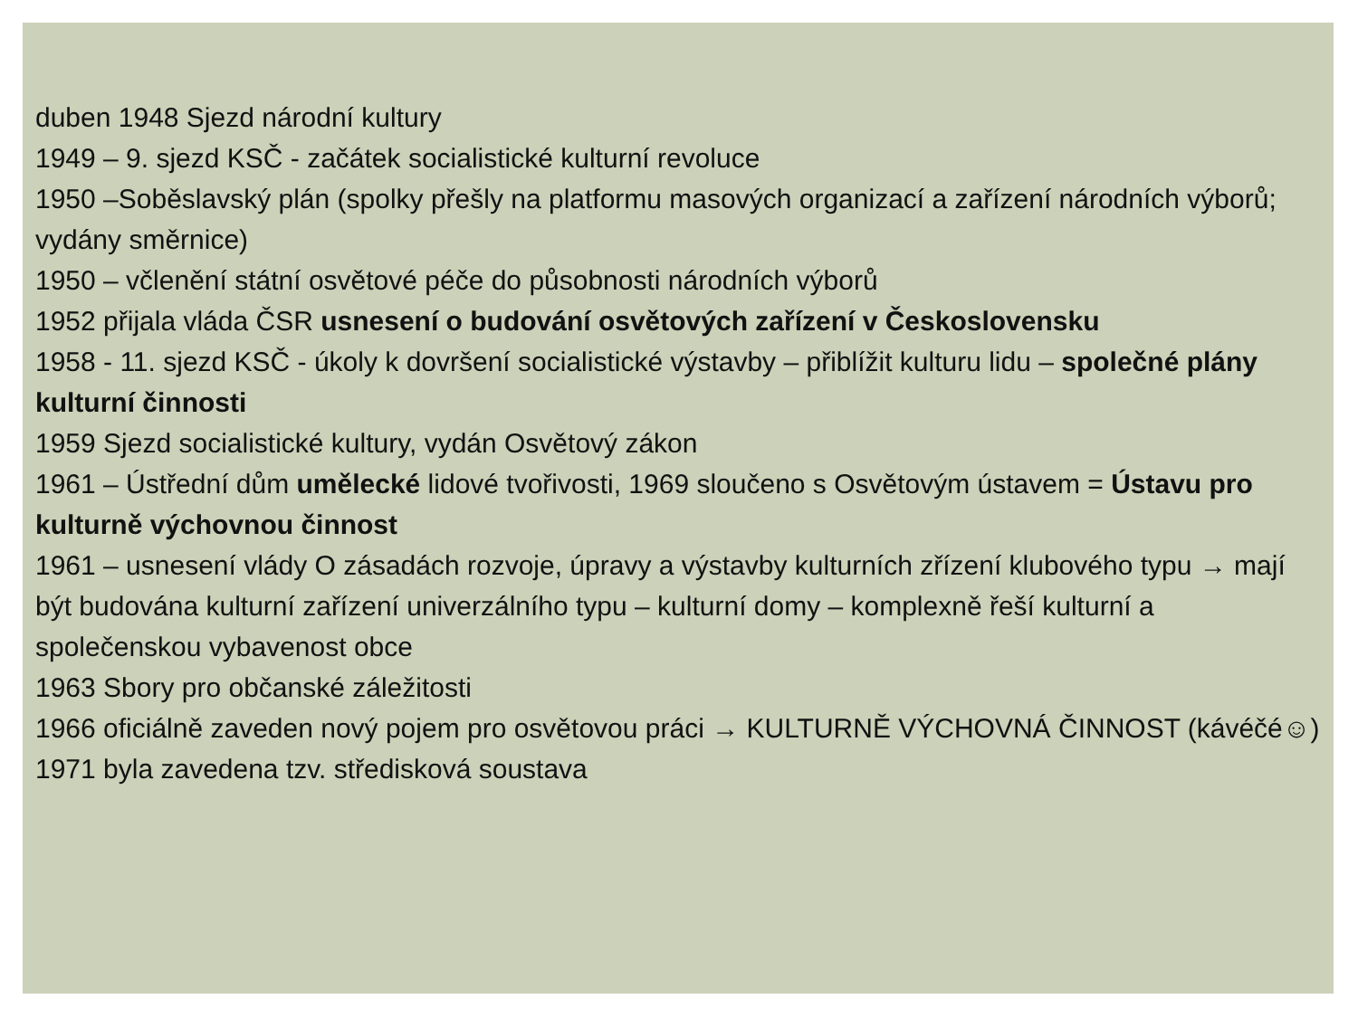duben 1948 Sjezd národní kultury
1949 – 9. sjezd KSČ - začátek socialistické kulturní revoluce
1950 –Soběslavský plán (spolky přešly na platformu masových organizací a zařízení národních výborů; vydány směrnice)
1950 – včlenění státní osvětové péče do působnosti národních výborů
1952 přijala vláda ČSR usnesení o budování osvětových zařízení v Československu
1958 - 11. sjezd KSČ - úkoly k dovršení socialistické výstavby – přiblížit kulturu lidu – společné plány kulturní činnosti
1959 Sjezd socialistické kultury, vydán Osvětový zákon
1961 – Ústřední dům umělecké lidové tvořivosti, 1969 sloučeno s Osvětovým ústavem = Ústavu pro kulturně výchovnou činnost
1961 – usnesení vlády O zásadách rozvoje, úpravy a výstavby kulturních zřízení klubového typu → mají být budována kulturní zařízení univerzálního typu – kulturní domy – komplexně řeší kulturní a společenskou vybavenost obce
1963 Sbory pro občanské záležitosti
1966 oficiálně zaveden nový pojem pro osvětovou práci → KULTURNĚ VÝCHOVNÁ ČINNOST (kávéčé☺)
1971 byla zavedena tzv. středisková soustava